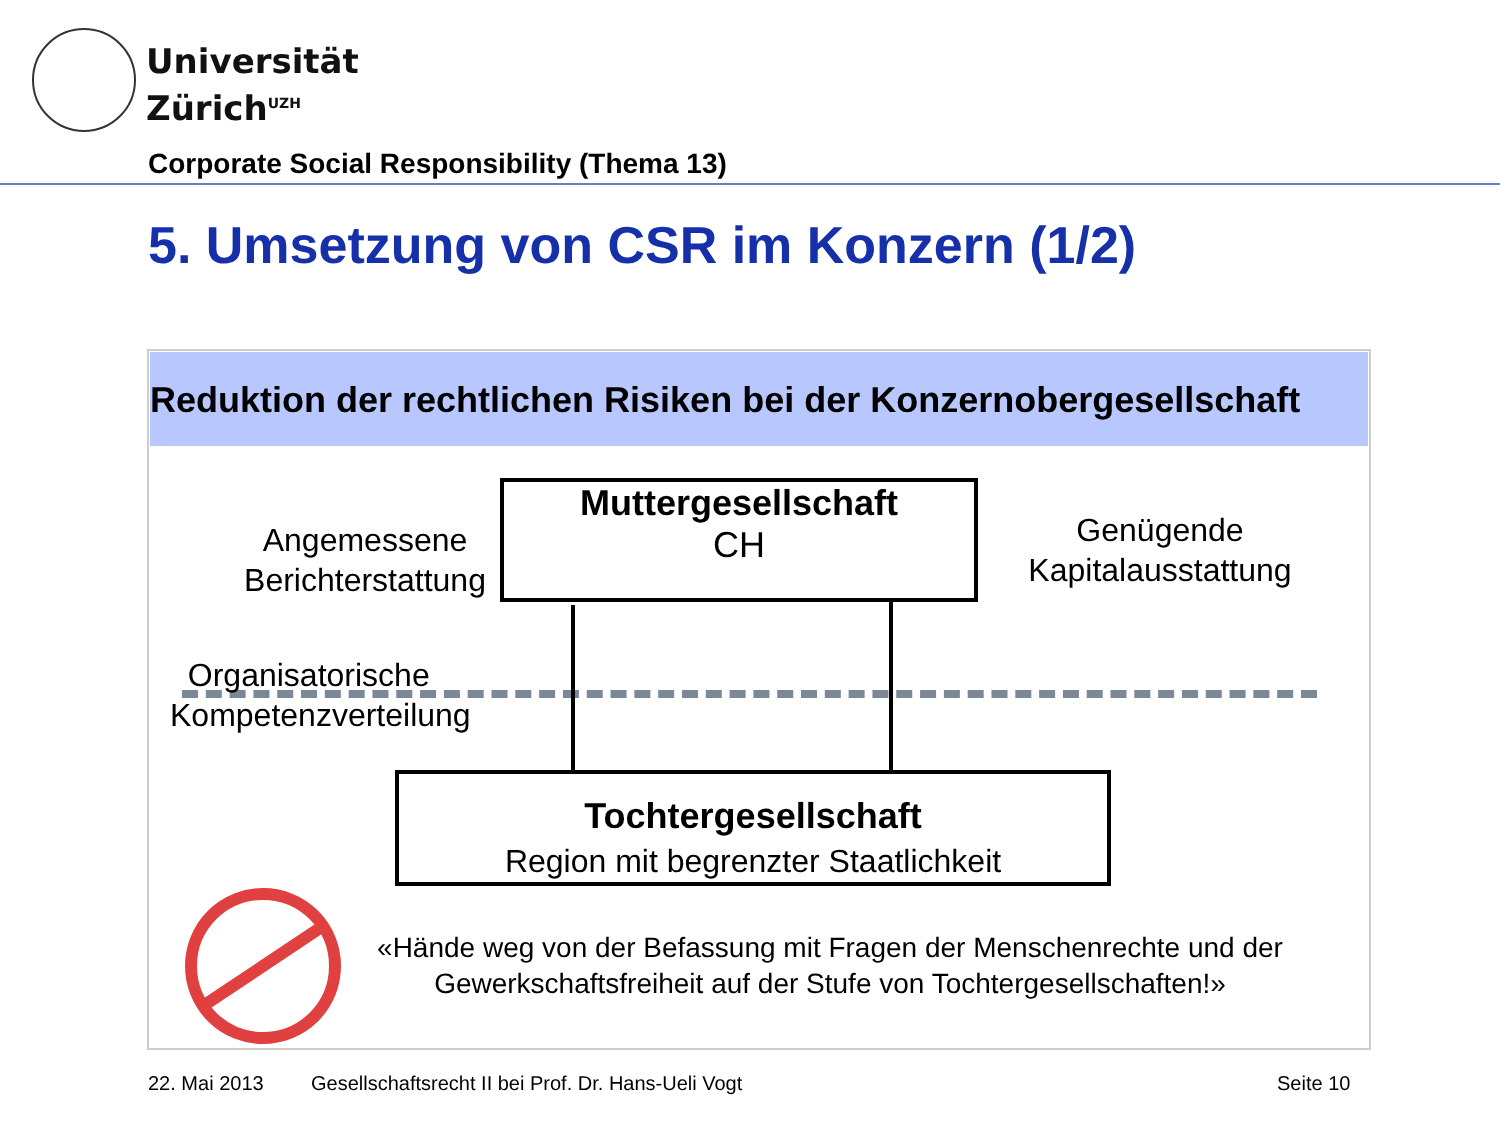Universität
Zürich<sup>UZH</sup>
Corporate Social Responsibility (Thema 13)
5. Umsetzung von CSR im Konzern (1/2)
Reduktion der rechtlichen Risiken bei der Konzernobergesellschaft
Muttergesellschaft
CH
Tochtergesellschaft
Region mit begrenzter Staatlichkeit
Angemessene
Berichterstattung
Genügende
Kapitalausstattung
Organisatorische
Kompetenzverteilung
«Hände weg von der Befassung mit Fragen der Menschenrechte und der Gewerkschaftsfreiheit auf der Stufe von Tochtergesellschaften!»
22. Mai 2013
Gesellschaftsrecht II bei Prof. Dr. Hans-Ueli Vogt
Seite 10